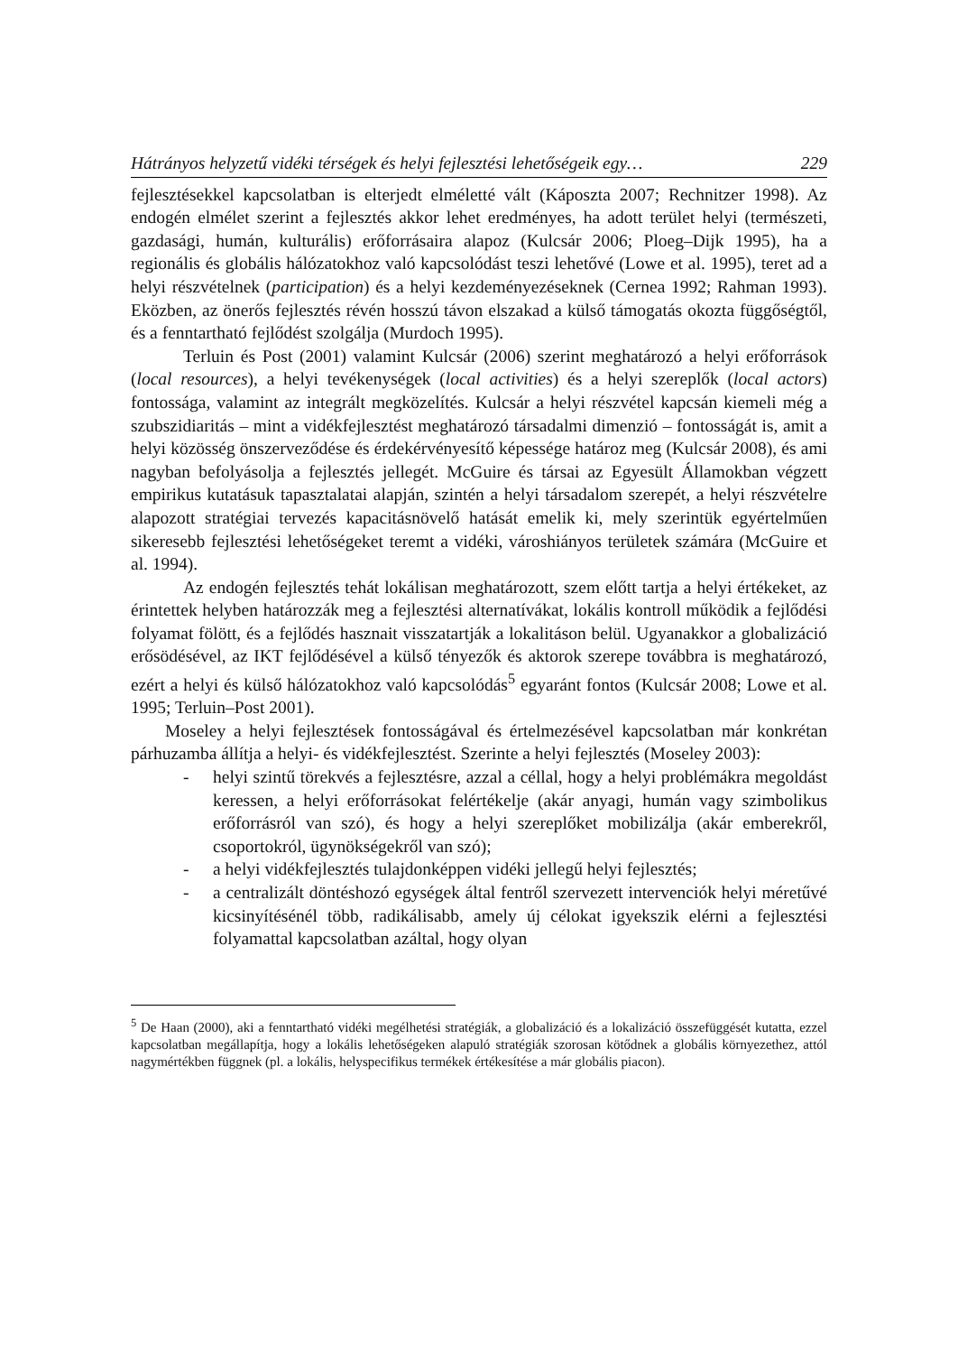Hátrányos helyzetű vidéki térségek és helyi fejlesztési lehetőségeik egy… 229
fejlesztésekkel kapcsolatban is elterjedt elméletté vált (Káposzta 2007; Rechnitzer 1998). Az endogén elmélet szerint a fejlesztés akkor lehet eredményes, ha adott terület helyi (természeti, gazdasági, humán, kulturális) erőforrásaira alapoz (Kulcsár 2006; Ploeg–Dijk 1995), ha a regionális és globális hálózatokhoz való kapcsolódást teszi lehetővé (Lowe et al. 1995), teret ad a helyi részvételnek (participation) és a helyi kezdeményezéseknek (Cernea 1992; Rahman 1993). Eközben, az önerős fejlesztés révén hosszú távon elszakad a külső támogatás okozta függőségtől, és a fenntartható fejlődést szolgálja (Murdoch 1995).
Terluin és Post (2001) valamint Kulcsár (2006) szerint meghatározó a helyi erőforrások (local resources), a helyi tevékenységek (local activities) és a helyi szereplők (local actors) fontossága, valamint az integrált megközelítés. Kulcsár a helyi részvétel kapcsán kiemeli még a szubszidiaritás – mint a vidékfejlesztést meghatározó társadalmi dimenzió – fontosságát is, amit a helyi közösség önszerveződése és érdekérvényesítő képessége határoz meg (Kulcsár 2008), és ami nagyban befolyásolja a fejlesztés jellegét. McGuire és társai az Egyesült Államokban végzett empirikus kutatásuk tapasztalatai alapján, szintén a helyi társadalom szerepét, a helyi részvételre alapozott stratégiai tervezés kapacitásnövelő hatását emelik ki, mely szerintük egyértelműen sikeresebb fejlesztési lehetőségeket teremt a vidéki, városhiányos területek számára (McGuire et al. 1994).
Az endogén fejlesztés tehát lokálisan meghatározott, szem előtt tartja a helyi értékeket, az érintettek helyben határozzák meg a fejlesztési alternatívákat, lokális kontroll működik a fejlődési folyamat fölött, és a fejlődés hasznait visszatartják a lokalitáson belül. Ugyanakkor a globalizáció erősödésével, az IKT fejlődésével a külső tényezők és aktorok szerepe továbbra is meghatározó, ezért a helyi és külső hálózatokhoz való kapcsolódás<sup>5</sup> egyaránt fontos (Kulcsár 2008; Lowe et al. 1995; Terluin–Post 2001).
Moseley a helyi fejlesztések fontosságával és értelmezésével kapcsolatban már konkrétan párhuzamba állítja a helyi- és vidékfejlesztést. Szerinte a helyi fejlesztés (Moseley 2003):
- helyi szintű törekvés a fejlesztésre, azzal a céllal, hogy a helyi problémákra megoldást keressen, a helyi erőforrásokat felértékelje (akár anyagi, humán vagy szimbolikus erőforrásról van szó), és hogy a helyi szereplőket mobilizálja (akár emberekről, csoportokról, ügynökségekről van szó);
- a helyi vidékfejlesztés tulajdonképpen vidéki jellegű helyi fejlesztés;
- a centralizált döntéshozó egységek által fentről szervezett intervenciók helyi méretűvé kicsinyítésénél több, radikálisabb, amely új célokat igyekszik elérni a fejlesztési folyamattal kapcsolatban azáltal, hogy olyan
<sup>5</sup> De Haan (2000), aki a fenntartható vidéki megélhetési stratégiák, a globalizáció és a lokalizáció összefüggését kutatta, ezzel kapcsolatban megállapítja, hogy a lokális lehetőségeken alapuló stratégiák szorosan kötődnek a globális környezethez, attól nagymértékben függnek (pl. a lokális, helyspecifikus termékek értékesítése a már globális piacon).